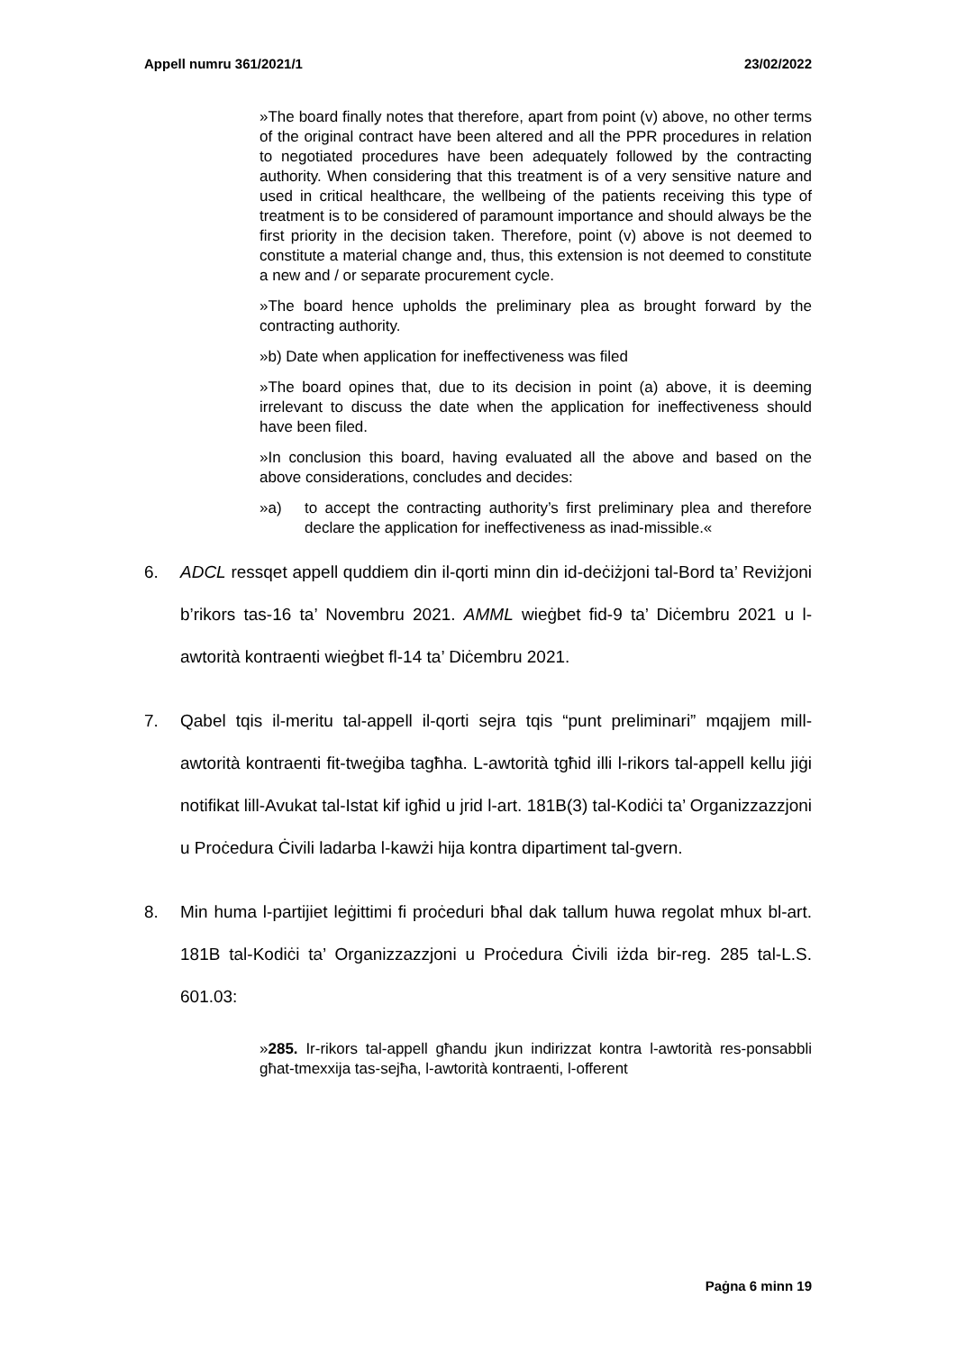Appell numru 361/2021/1 23/02/2022
»The board finally notes that therefore, apart from point (v) above, no other terms of the original contract have been altered and all the PPR procedures in relation to negotiated procedures have been adequately followed by the contracting authority. When considering that this treatment is of a very sensitive nature and used in critical healthcare, the wellbeing of the patients receiving this type of treatment is to be considered of paramount importance and should always be the first priority in the decision taken. Therefore, point (v) above is not deemed to constitute a material change and, thus, this extension is not deemed to constitute a new and / or separate procurement cycle.
»The board hence upholds the preliminary plea as brought forward by the contracting authority.
»b) Date when application for ineffectiveness was filed
»The board opines that, due to its decision in point (a) above, it is deeming irrelevant to discuss the date when the application for ineffectiveness should have been filed.
»In conclusion this board, having evaluated all the above and based on the above considerations, concludes and decides:
»a) to accept the contracting authority’s first preliminary plea and therefore declare the application for ineffectiveness as inad-missible.«
6. ADCL ressqet appell quddiem din il-qorti minn din id-deċiżjoni tal-Bord ta’ Reviżjoni b’rikors tas-16 ta’ Novembru 2021. AMML wieġbet fid-9 ta’ Diċembru 2021 u l-awtorità kontraenti wieġbet fl-14 ta’ Diċembru 2021.
7. Qabel tqis il-meritu tal-appell il-qorti sejra tqis “punt preliminari” mqajjem mill-awtorità kontraenti fit-tweġiba tagħha. L-awtorità tgħid illi l-rikors tal-appell kellu jiġi notifikat lill-Avukat tal-Istat kif igħid u jrid l-art. 181B(3) tal-Kodiċi ta’ Organizzazzjoni u Proċedura Ċivili ladarba l-kawżi hija kontra dipartiment tal-gvern.
8. Min huma l-partijiet leġittimi fi proċeduri bħal dak tallum huwa regolat mhux bl-art. 181B tal-Kodiċi ta’ Organizzazzjoni u Proċedura Ċivili iżda bir-reg. 285 tal-L.S. 601.03:
»285. Ir-rikors tal-appell għandu jkun indirizzat kontra l-awtorità res-ponsabbli għat-tmexxija tas-sejħa, l-awtorità kontraenti, l-offerent
Paġna 6 minn 19